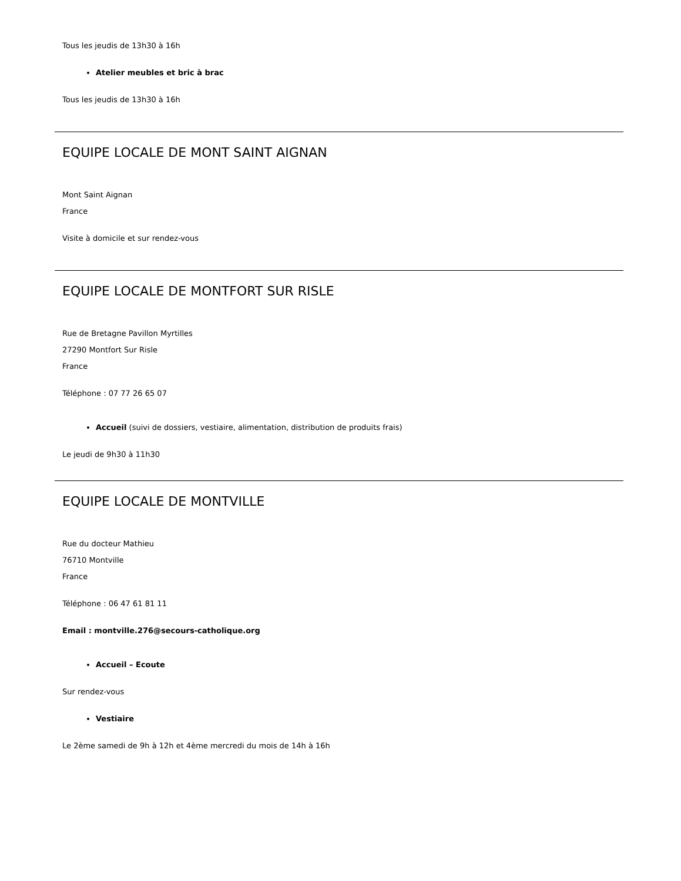Tous les jeudis de 13h30 à 16h
Atelier meubles et bric à brac
Tous les jeudis de 13h30 à 16h
EQUIPE LOCALE DE MONT SAINT AIGNAN
Mont Saint Aignan
France
Visite à domicile et sur rendez-vous
EQUIPE LOCALE DE MONTFORT SUR RISLE
Rue de Bretagne Pavillon Myrtilles
27290 Montfort Sur Risle
France
Téléphone : 07 77 26 65 07
Accueil (suivi de dossiers, vestiaire, alimentation, distribution de produits frais)
Le jeudi de 9h30 à 11h30
EQUIPE LOCALE DE MONTVILLE
Rue du docteur Mathieu
76710 Montville
France
Téléphone : 06 47 61 81 11
Email : montville.276@secours-catholique.org
Accueil – Ecoute
Sur rendez-vous
Vestiaire
Le 2ème samedi de 9h à 12h et 4ème mercredi du mois de 14h à 16h